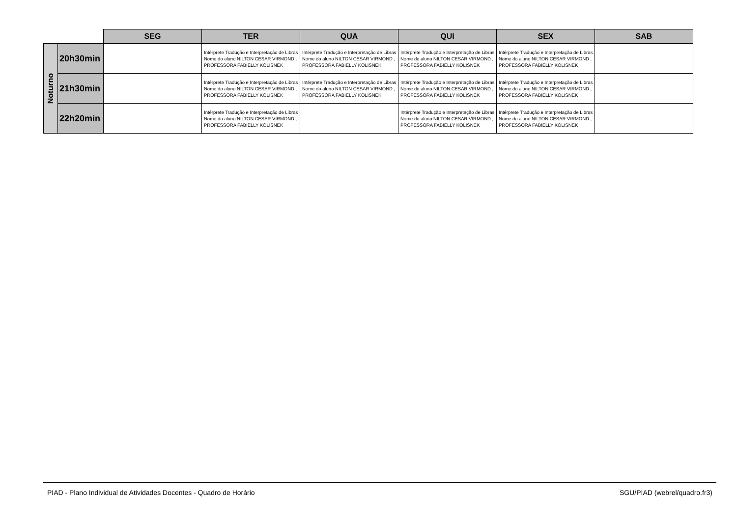| | | SEG | TER | QUA | QUI | SEX | SAB |
| Noturno | 20h30min | | Intérprete Tradução e Interpretação de Libras Nome do aluno NILTON CESAR VIRMOND , PROFESSORA FABIELLY KOLISNEK | Intérprete Tradução e Interpretação de Libras Nome do aluno NILTON CESAR VIRMOND , PROFESSORA FABIELLY KOLISNEK | Intérprete Tradução e Interpretação de Libras Nome do aluno NILTON CESAR VIRMOND , PROFESSORA FABIELLY KOLISNEK | Intérprete Tradução e Interpretação de Libras Nome do aluno NILTON CESAR VIRMOND , PROFESSORA FABIELLY KOLISNEK | |
| | 21h30min | | Intérprete Tradução e Interpretação de Libras Nome do aluno NILTON CESAR VIRMOND , PROFESSORA FABIELLY KOLISNEK | Intérprete Tradução e Interpretação de Libras Nome do aluno NILTON CESAR VIRMOND , PROFESSORA FABIELLY KOLISNEK | Intérprete Tradução e Interpretação de Libras Nome do aluno NILTON CESAR VIRMOND , PROFESSORA FABIELLY KOLISNEK | Intérprete Tradução e Interpretação de Libras Nome do aluno NILTON CESAR VIRMOND , PROFESSORA FABIELLY KOLISNEK | |
| | 22h20min | | Intérprete Tradução e Interpretação de Libras Nome do aluno NILTON CESAR VIRMOND , PROFESSORA FABIELLY KOLISNEK | | Intérprete Tradução e Interpretação de Libras Nome do aluno NILTON CESAR VIRMOND , PROFESSORA FABIELLY KOLISNEK | Intérprete Tradução e Interpretação de Libras Nome do aluno NILTON CESAR VIRMOND , PROFESSORA FABIELLY KOLISNEK | |
PIAD - Plano Individual de Atividades Docentes - Quadro de Horário SGU/PIAD (webrel/quadro.fr3)